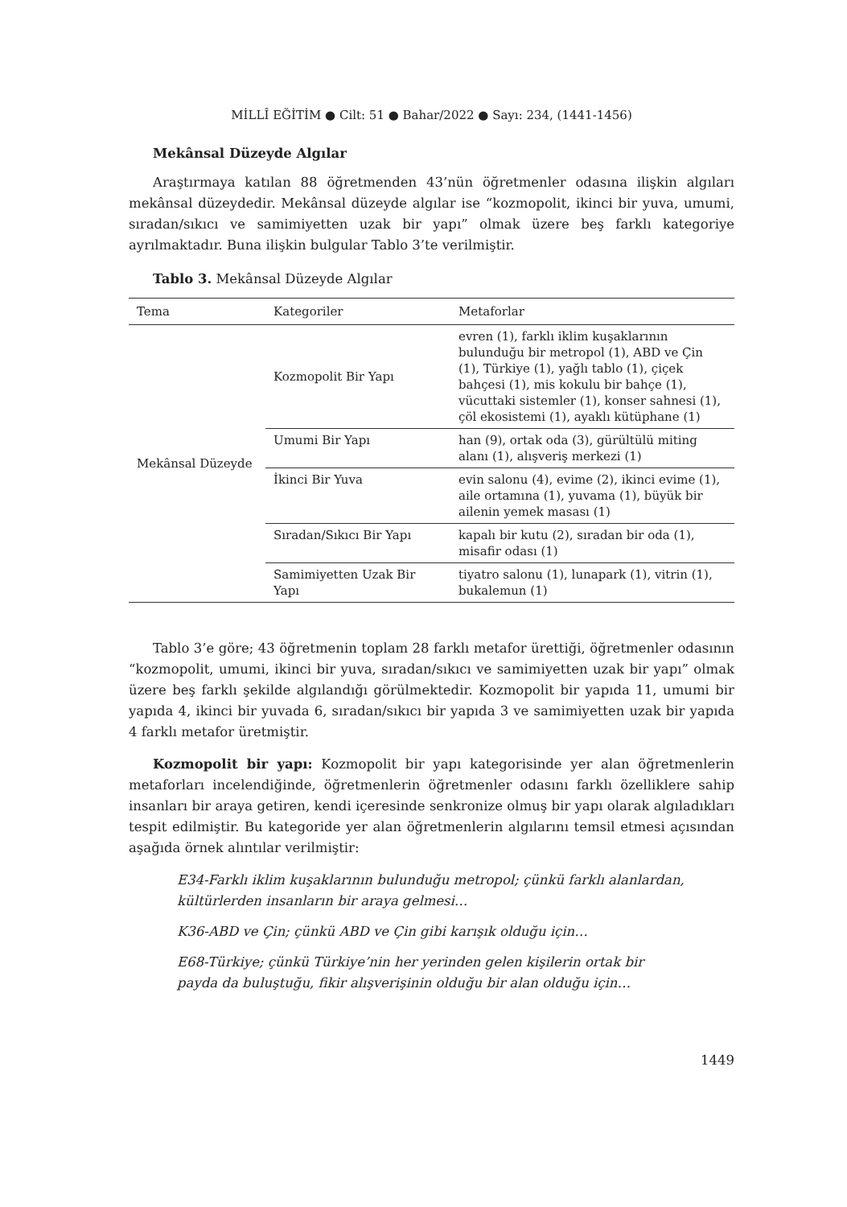MİLLÎ EĞİTİM ● Cilt: 51 ● Bahar/2022 ● Sayı: 234, (1441-1456)
Mekânsal Düzeyde Algılar
Araştırmaya katılan 88 öğretmenden 43’nün öğretmenler odasına ilişkin algıları mekânsal düzeydedir. Mekânsal düzeyde algılar ise “kozmopolit, ikinci bir yuva, umumi, sıradan/sıkıcı ve samimiyetten uzak bir yapı” olmak üzere beş farklı kategoriye ayrılmaktadır. Buna ilişkin bulgular Tablo 3’te verilmiştir.
Tablo 3. Mekânsal Düzeyde Algılar
| Tema | Kategoriler | Metaforlar |
| --- | --- | --- |
| Mekânsal Düzeyde | Kozmopolit Bir Yapı | evren (1), farklı iklim kuşaklarının bulunduğu bir metropol (1), ABD ve Çin (1), Türkiye (1), yağlı tablo (1), çiçek bahçesi (1), mis kokulu bir bahçe (1), vücuttaki sistemler (1), konser sahnesi (1), çöl ekosistemi (1), ayaklı kütüphane (1) |
| | Umumi Bir Yapı | han (9), ortak oda (3), gürültülü miting alanı (1), alışveriş merkezi (1) |
| | İkinci Bir Yuva | evin salonu (4), evime (2), ikinci evime (1), aile ortamına (1), yuvama (1), büyük bir ailenin yemek masası (1) |
| | Sıradan/Sıkıcı Bir Yapı | kapalı bir kutu (2), sıradan bir oda (1), misafir odası (1) |
| | Samimiyetten Uzak Bir Yapı | tiyatro salonu (1), lunapark (1), vitrin (1), bukalemun (1) |
Tablo 3’e göre; 43 öğretmenin toplam 28 farklı metafor ürettiği, öğretmenler odasının “kozmopolit, umumi, ikinci bir yuva, sıradan/sıkıcı ve samimiyetten uzak bir yapı” olmak üzere beş farklı şekilde algılandığı görülmektedir. Kozmopolit bir yapıda 11, umumi bir yapıda 4, ikinci bir yuvada 6, sıradan/sıkıcı bir yapıda 3 ve samimiyetten uzak bir yapıda 4 farklı metafor üretmiştir.
Kozmopolit bir yapı: Kozmopolit bir yapı kategorisinde yer alan öğretmenlerin metaforları incelendiğinde, öğretmenlerin öğretmenler odasını farklı özelliklere sahip insanları bir araya getiren, kendi içeresinde senkronize olmuş bir yapı olarak algıladıkları tespit edilmiştir. Bu kategoride yer alan öğretmenlerin algılarını temsil etmesi açısından aşağıda örnek alıntılar verilmiştir:
E34-Farklı iklim kuşaklarının bulunduğu metropol; çünkü farklı alanlardan, kültürlerden insanların bir araya gelmesi…
K36-ABD ve Çin; çünkü ABD ve Çin gibi karışık olduğu için…
E68-Türkiye; çünkü Türkiye’nin her yerinden gelen kişilerin ortak bir payda da buluştuğu, fikir alışverişinin olduğu bir alan olduğu için…
1449